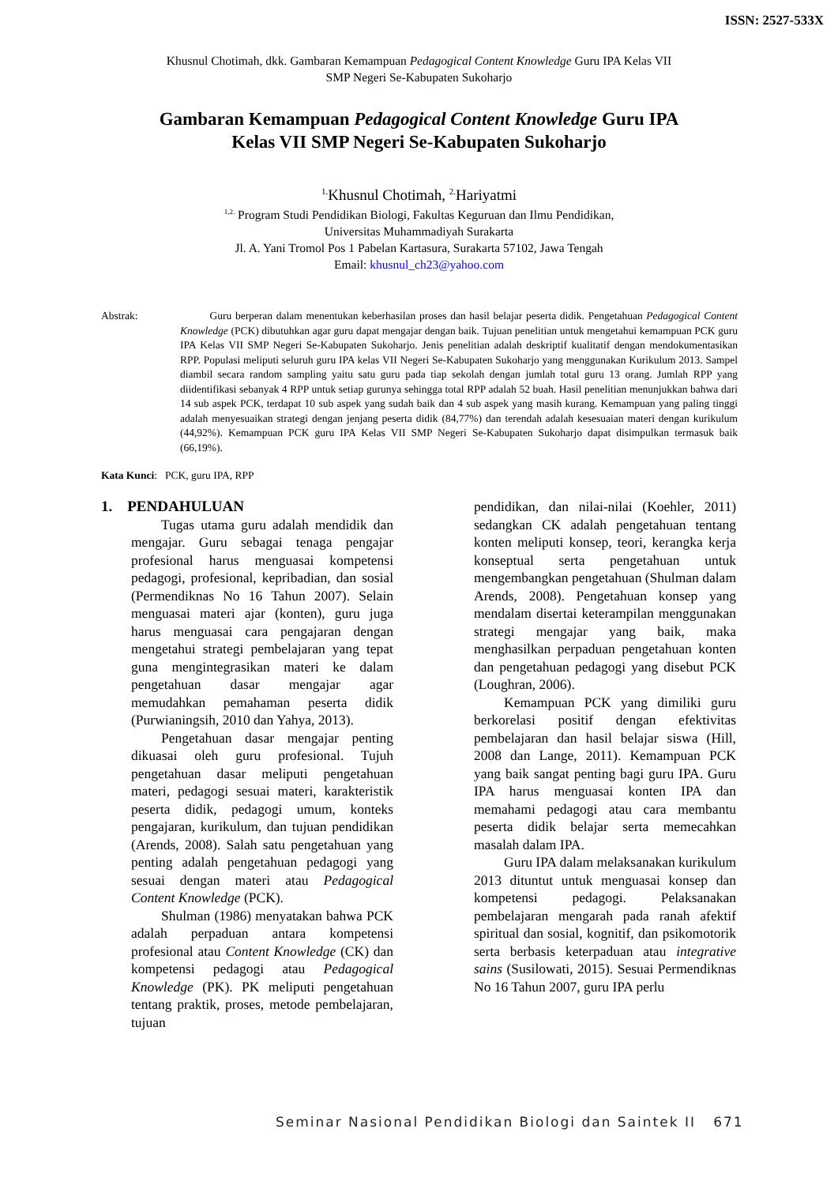ISSN: 2527-533X
Khusnul Chotimah, dkk. Gambaran Kemampuan Pedagogical Content Knowledge Guru IPA Kelas VII
SMP Negeri Se-Kabupaten Sukoharjo
Gambaran Kemampuan Pedagogical Content Knowledge Guru IPA
Kelas VII SMP Negeri Se-Kabupaten Sukoharjo
<sup>1.</sup> Khusnul Chotimah, <sup>2.</sup>Hariyatmi
<sup>1,2.</sup> Program Studi Pendidikan Biologi, Fakultas Keguruan dan Ilmu Pendidikan,
Universitas Muhammadiyah Surakarta
Jl. A. Yani Tromol Pos 1 Pabelan Kartasura, Surakarta 57102, Jawa Tengah
Email: khusnul_ch23@yahoo.com
Abstrak: Guru berperan dalam menentukan keberhasilan proses dan hasil belajar peserta didik. Pengetahuan Pedagogical Content Knowledge (PCK) dibutuhkan agar guru dapat mengajar dengan baik. Tujuan penelitian untuk mengetahui kemampuan PCK guru IPA Kelas VII SMP Negeri Se-Kabupaten Sukoharjo. Jenis penelitian adalah deskriptif kualitatif dengan mendokumentasikan RPP. Populasi meliputi seluruh guru IPA kelas VII Negeri Se-Kabupaten Sukoharjo yang menggunakan Kurikulum 2013. Sampel diambil secara random sampling yaitu satu guru pada tiap sekolah dengan jumlah total guru 13 orang. Jumlah RPP yang diidentifikasi sebanyak 4 RPP untuk setiap gurunya sehingga total RPP adalah 52 buah. Hasil penelitian menunjukkan bahwa dari 14 sub aspek PCK, terdapat 10 sub aspek yang sudah baik dan 4 sub aspek yang masih kurang. Kemampuan yang paling tinggi adalah menyesuaikan strategi dengan jenjang peserta didik (84,77%) dan terendah adalah kesesuaian materi dengan kurikulum (44,92%). Kemampuan PCK guru IPA Kelas VII SMP Negeri Se-Kabupaten Sukoharjo dapat disimpulkan termasuk baik (66,19%).
Kata Kunci: PCK, guru IPA, RPP
1. PENDAHULUAN
Tugas utama guru adalah mendidik dan mengajar. Guru sebagai tenaga pengajar profesional harus menguasai kompetensi pedagogi, profesional, kepribadian, dan sosial (Permendiknas No 16 Tahun 2007). Selain menguasai materi ajar (konten), guru juga harus menguasai cara pengajaran dengan mengetahui strategi pembelajaran yang tepat guna mengintegrasikan materi ke dalam pengetahuan dasar mengajar agar memudahkan pemahaman peserta didik (Purwianingsih, 2010 dan Yahya, 2013).
Pengetahuan dasar mengajar penting dikuasai oleh guru profesional. Tujuh pengetahuan dasar meliputi pengetahuan materi, pedagogi sesuai materi, karakteristik peserta didik, pedagogi umum, konteks pengajaran, kurikulum, dan tujuan pendidikan (Arends, 2008). Salah satu pengetahuan yang penting adalah pengetahuan pedagogi yang sesuai dengan materi atau Pedagogical Content Knowledge (PCK).
Shulman (1986) menyatakan bahwa PCK adalah perpaduan antara kompetensi profesional atau Content Knowledge (CK) dan kompetensi pedagogi atau Pedagogical Knowledge (PK). PK meliputi pengetahuan tentang praktik, proses, metode pembelajaran, tujuan
pendidikan, dan nilai-nilai (Koehler, 2011) sedangkan CK adalah pengetahuan tentang konten meliputi konsep, teori, kerangka kerja konseptual serta pengetahuan untuk mengembangkan pengetahuan (Shulman dalam Arends, 2008). Pengetahuan konsep yang mendalam disertai keterampilan menggunakan strategi mengajar yang baik, maka menghasilkan perpaduan pengetahuan konten dan pengetahuan pedagogi yang disebut PCK (Loughran, 2006).
Kemampuan PCK yang dimiliki guru berkorelasi positif dengan efektivitas pembelajaran dan hasil belajar siswa (Hill, 2008 dan Lange, 2011). Kemampuan PCK yang baik sangat penting bagi guru IPA. Guru IPA harus menguasai konten IPA dan memahami pedagogi atau cara membantu peserta didik belajar serta memecahkan masalah dalam IPA.
Guru IPA dalam melaksanakan kurikulum 2013 dituntut untuk menguasai konsep dan kompetensi pedagogi. Pelaksanakan pembelajaran mengarah pada ranah afektif spiritual dan sosial, kognitif, dan psikomotorik serta berbasis keterpaduan atau integrative sains (Susilowati, 2015). Sesuai Permendiknas No 16 Tahun 2007, guru IPA perlu
Seminar Nasional Pendidikan Biologi dan Saintek II 671